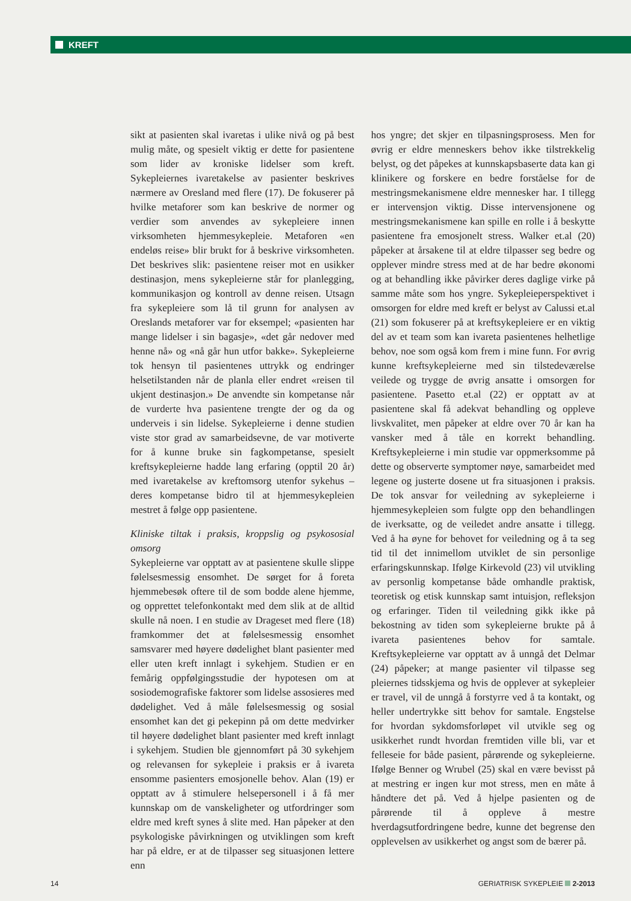KREFT
sikt at pasienten skal ivaretas i ulike nivå og på best mulig måte, og spesielt viktig er dette for pasientene som lider av kroniske lidelser som kreft. Sykepleiernes ivaretakelse av pasienter beskrives nærmere av Oresland med flere (17). De fokuserer på hvilke metaforer som kan beskrive de normer og verdier som anvendes av sykepleiere innen virksomheten hjemmesykepleie. Metaforen «en endeløs reise» blir brukt for å beskrive virksomheten. Det beskrives slik: pasientene reiser mot en usikker destinasjon, mens sykepleierne står for planlegging, kommunikasjon og kontroll av denne reisen. Utsagn fra sykepleiere som lå til grunn for analysen av Oreslands metaforer var for eksempel; «pasienten har mange lidelser i sin bagasje», «det går nedover med henne nå» og «nå går hun utfor bakke». Sykepleierne tok hensyn til pasientenes uttrykk og endringer helsetilstanden når de planla eller endret «reisen til ukjent destinasjon.» De anvendte sin kompetanse når de vurderte hva pasientene trengte der og da og underveis i sin lidelse. Sykepleierne i denne studien viste stor grad av samarbeidsevne, de var motiverte for å kunne bruke sin fagkompetanse, spesielt kreftsykepleierne hadde lang erfaring (opptil 20 år) med ivaretakelse av kreftomsorg utenfor sykehus – deres kompetanse bidro til at hjemmesykepleien mestret å følge opp pasientene.
Kliniske tiltak i praksis, kroppslig og psykososial omsorg
Sykepleierne var opptatt av at pasientene skulle slippe følelsesmessig ensomhet. De sørget for å foreta hjemmebesøk oftere til de som bodde alene hjemme, og opprettet telefonkontakt med dem slik at de alltid skulle nå noen. I en studie av Drageset med flere (18) framkommer det at følelsesmessig ensomhet samsvarer med høyere dødelighet blant pasienter med eller uten kreft innlagt i sykehjem. Studien er en femårig oppfølgingsstudie der hypotesen om at sosiodemografiske faktorer som lidelse assosieres med dødelighet. Ved å måle følelsesmessig og sosial ensomhet kan det gi pekepinn på om dette medvirker til høyere dødelighet blant pasienter med kreft innlagt i sykehjem. Studien ble gjennomført på 30 sykehjem og relevansen for sykepleie i praksis er å ivareta ensomme pasienters emosjonelle behov. Alan (19) er opptatt av å stimulere helsepersonell i å få mer kunnskap om de vanskeligheter og utfordringer som eldre med kreft synes å slite med. Han påpeker at den psykologiske påvirkningen og utviklingen som kreft har på eldre, er at de tilpasser seg situasjonen lettere enn
hos yngre; det skjer en tilpasningsprosess. Men for øvrig er eldre menneskers behov ikke tilstrekkelig belyst, og det påpekes at kunnskapsbaserte data kan gi klinikere og forskere en bedre forståelse for de mestringsmekanismene eldre mennesker har. I tillegg er intervensjon viktig. Disse intervensjonene og mestringsmekanismene kan spille en rolle i å beskytte pasientene fra emosjonelt stress. Walker et.al (20) påpeker at årsakene til at eldre tilpasser seg bedre og opplever mindre stress med at de har bedre økonomi og at behandling ikke påvirker deres daglige virke på samme måte som hos yngre. Sykepleieperspektivet i omsorgen for eldre med kreft er belyst av Calussi et.al (21) som fokuserer på at kreftsykepleiere er en viktig del av et team som kan ivareta pasientenes helhetlige behov, noe som også kom frem i mine funn. For øvrig kunne kreftsykepleierne med sin tilstedeværelse veilede og trygge de øvrig ansatte i omsorgen for pasientene. Pasetto et.al (22) er opptatt av at pasientene skal få adekvat behandling og oppleve livskvalitet, men påpeker at eldre over 70 år kan ha vansker med å tåle en korrekt behandling. Kreftsykepleierne i min studie var oppmerksomme på dette og observerte symptomer nøye, samarbeidet med legene og justerte dosene ut fra situasjonen i praksis. De tok ansvar for veiledning av sykepleierne i hjemmesykepleien som fulgte opp den behandlingen de iverksatte, og de veiledet andre ansatte i tillegg. Ved å ha øyne for behovet for veiledning og å ta seg tid til det innimellom utviklet de sin personlige erfaringskunnskap. Ifølge Kirkevold (23) vil utvikling av personlig kompetanse både omhandle praktisk, teoretisk og etisk kunnskap samt intuisjon, refleksjon og erfaringer. Tiden til veiledning gikk ikke på bekostning av tiden som sykepleierne brukte på å ivareta pasientenes behov for samtale. Kreftsykepleierne var opptatt av å unngå det Delmar (24) påpeker; at mange pasienter vil tilpasse seg pleiernes tidsskjema og hvis de opplever at sykepleier er travel, vil de unngå å forstyrre ved å ta kontakt, og heller undertrykke sitt behov for samtale. Engstelse for hvordan sykdomsforløpet vil utvikle seg og usikkerhet rundt hvordan fremtiden ville bli, var et felleseie for både pasient, pårørende og sykepleierne. Ifølge Benner og Wrubel (25) skal en være bevisst på at mestring er ingen kur mot stress, men en måte å håndtere det på. Ved å hjelpe pasienten og de pårørende til å oppleve å mestre hverdagsutfordringene bedre, kunne det begrense den opplevelsen av usikkerhet og angst som de bærer på.
14 GERIATRISK SYKEPLEIE 2-2013